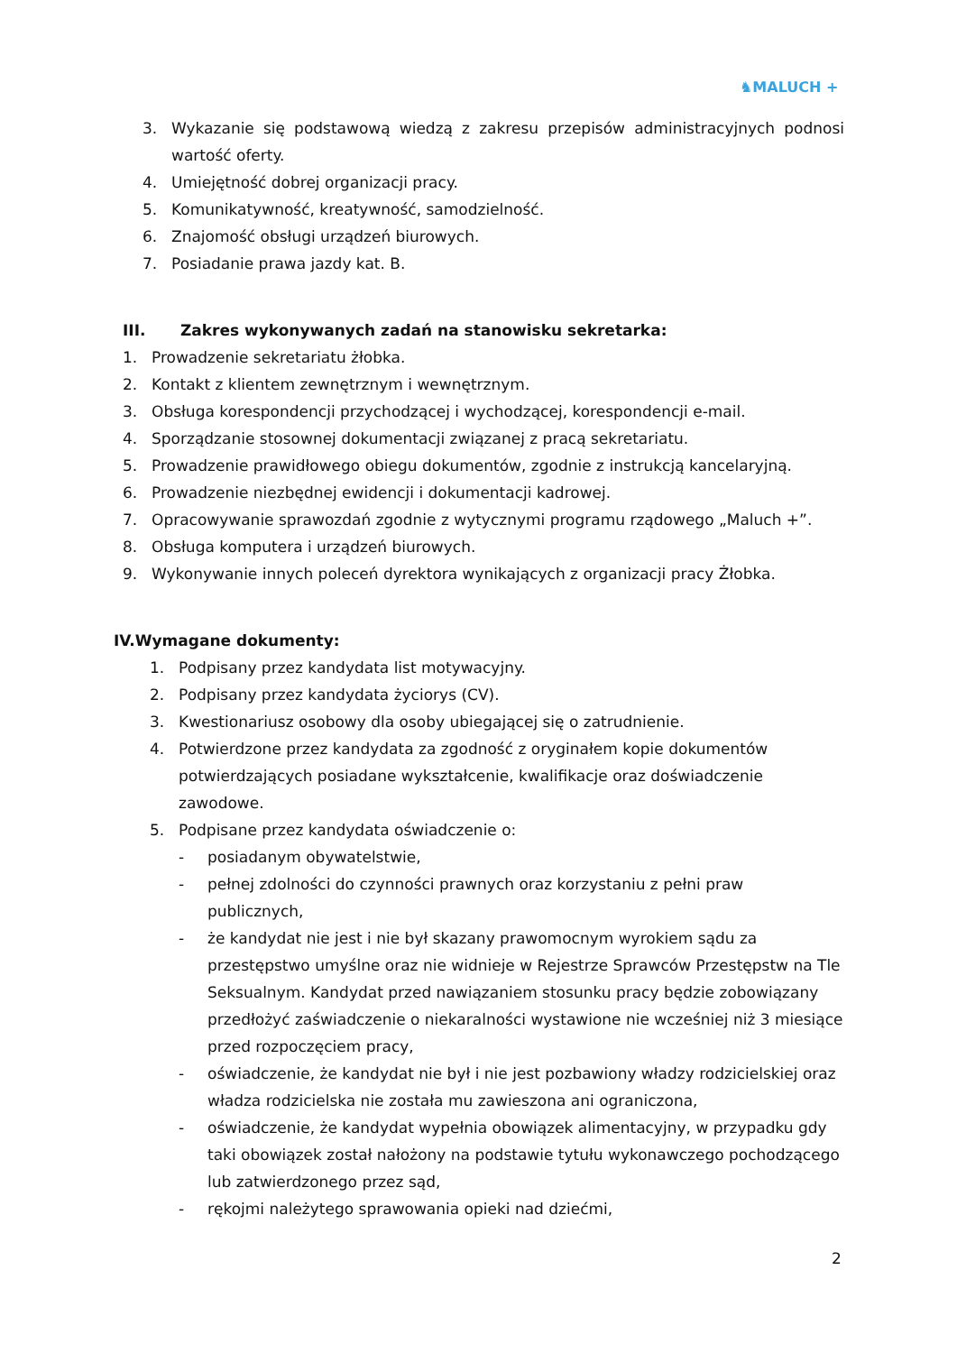♞MALUCH +
3. Wykazanie się podstawową wiedzą z zakresu przepisów administracyjnych podnosi wartość oferty.
4. Umiejętność dobrej organizacji pracy.
5. Komunikatywność, kreatywność, samodzielność.
6. Znajomość obsługi urządzeń biurowych.
7. Posiadanie prawa jazdy kat. B.
III. Zakres wykonywanych zadań na stanowisku sekretarka:
1. Prowadzenie sekretariatu żłobka.
2. Kontakt z klientem zewnętrznym i wewnętrznym.
3. Obsługa korespondencji przychodzącej i wychodzącej, korespondencji e-mail.
4. Sporządzanie stosownej dokumentacji związanej z pracą sekretariatu.
5. Prowadzenie prawidłowego obiegu dokumentów, zgodnie z instrukcją kancelaryjną.
6. Prowadzenie niezbędnej ewidencji i dokumentacji kadrowej.
7. Opracowywanie sprawozdań zgodnie z wytycznymi programu rządowego „Maluch +”.
8. Obsługa komputera i urządzeń biurowych.
9. Wykonywanie innych poleceń dyrektora wynikających z organizacji pracy Żłobka.
IV. Wymagane dokumenty:
1. Podpisany przez kandydata list motywacyjny.
2. Podpisany przez kandydata życiorys (CV).
3. Kwestionariusz osobowy dla osoby ubiegającej się o zatrudnienie.
4. Potwierdzone przez kandydata za zgodność z oryginałem kopie dokumentów potwierdzających posiadane wykształcenie, kwalifikacje oraz doświadczenie zawodowe.
5. Podpisane przez kandydata oświadczenie o:
- posiadanym obywatelstwie,
- pełnej zdolności do czynności prawnych oraz korzystaniu z pełni praw publicznych,
- że kandydat nie jest i nie był skazany prawomocnym wyrokiem sądu za przestępstwo umyślne oraz nie widnieje w Rejestrze Sprawców Przestępstw na Tle Seksualnym. Kandydat przed nawiązaniem stosunku pracy będzie zobowiązany przedłożyć zaświadczenie o niekaralności wystawione nie wcześniej niż 3 miesiące przed rozpoczęciem pracy,
- oświadczenie, że kandydat nie był i nie jest pozbawiony władzy rodzicielskiej oraz władza rodzicielska nie została mu zawieszona ani ograniczona,
- oświadczenie, że kandydat wypełnia obowiązek alimentacyjny, w przypadku gdy taki obowiązek został nałożony na podstawie tytułu wykonawczego pochodzącego lub zatwierdzonego przez sąd,
- rękojmi należytego sprawowania opieki nad dziećmi,
2